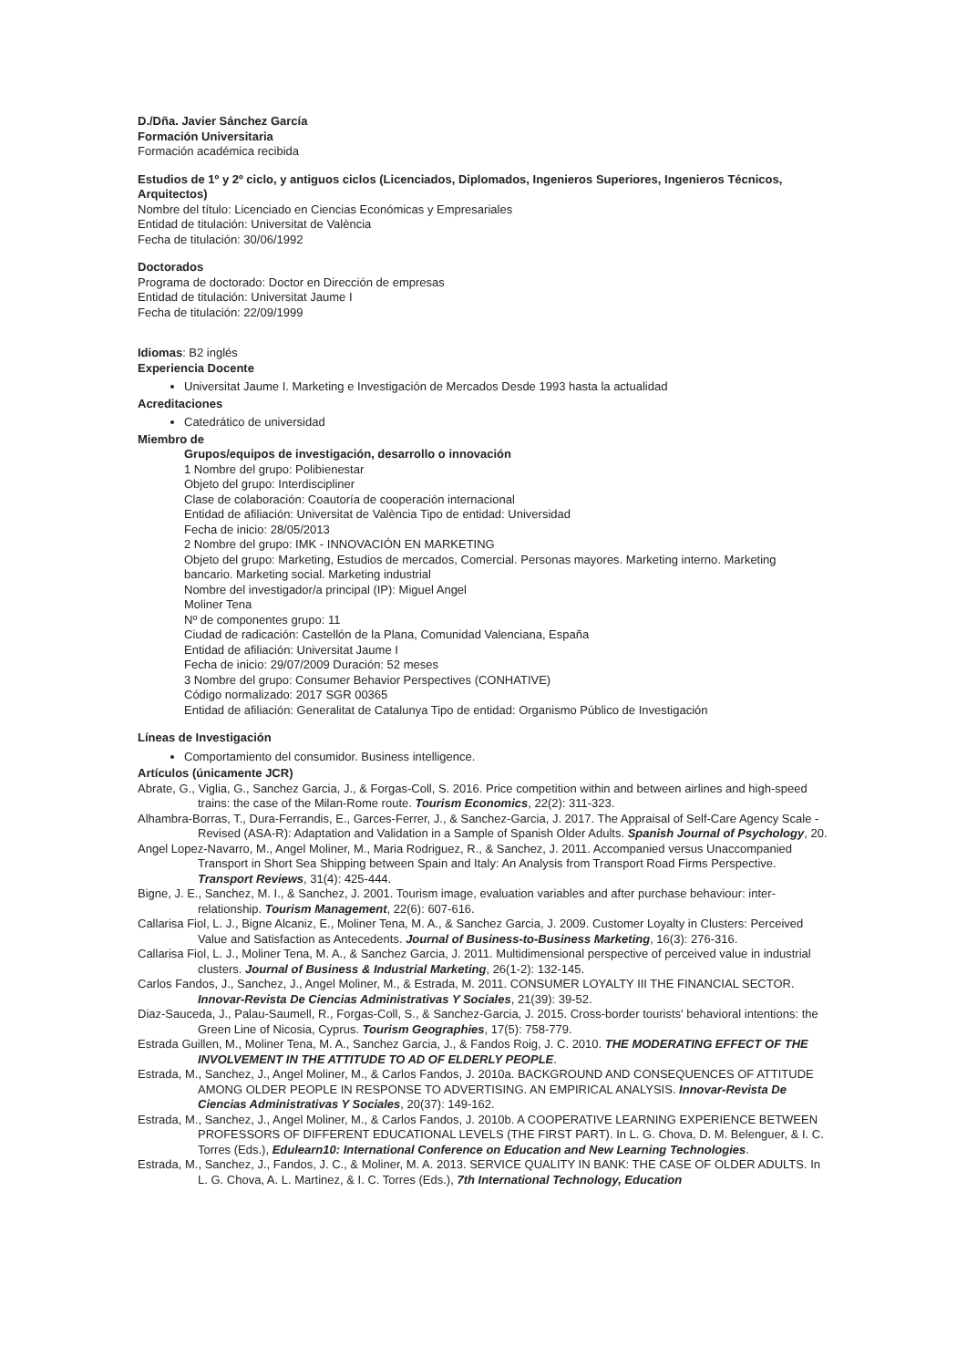D./Dña. Javier Sánchez García
Formación Universitaria
Formación académica recibida
Estudios de 1º y 2º ciclo, y antiguos ciclos (Licenciados, Diplomados, Ingenieros Superiores, Ingenieros Técnicos, Arquitectos)
Nombre del título: Licenciado en Ciencias Económicas y Empresariales
Entidad de titulación: Universitat de València
Fecha de titulación: 30/06/1992
Doctorados
Programa de doctorado: Doctor en Dirección de empresas
Entidad de titulación: Universitat Jaume I
Fecha de titulación: 22/09/1999
Idiomas: B2 inglés
Experiencia Docente
Universitat Jaume I. Marketing e Investigación de Mercados Desde 1993 hasta la actualidad
Acreditaciones
Catedrático de universidad
Miembro de
Grupos/equipos de investigación, desarrollo o innovación
1 Nombre del grupo: Polibienestar
Objeto del grupo: Interdiscipliner
Clase de colaboración: Coautoría de cooperación internacional
Entidad de afiliación: Universitat de València Tipo de entidad: Universidad
Fecha de inicio: 28/05/2013
2 Nombre del grupo: IMK - INNOVACIÓN EN MARKETING
Objeto del grupo: Marketing, Estudios de mercados, Comercial. Personas mayores. Marketing interno. Marketing
bancario. Marketing social. Marketing industrial
Nombre del investigador/a principal (IP): Miguel Angel
Moliner Tena
Nº de componentes grupo: 11
Ciudad de radicación: Castellón de la Plana, Comunidad Valenciana, España
Entidad de afiliación: Universitat Jaume I
Fecha de inicio: 29/07/2009 Duración: 52 meses
3 Nombre del grupo: Consumer Behavior Perspectives (CONHATIVE)
Código normalizado: 2017 SGR 00365
Entidad de afiliación: Generalitat de Catalunya Tipo de entidad: Organismo Público de Investigación
Líneas de Investigación
Comportamiento del consumidor. Business intelligence.
Artículos (únicamente JCR)
Abrate, G., Viglia, G., Sanchez Garcia, J., & Forgas-Coll, S. 2016. Price competition within and between airlines and high-speed trains: the case of the Milan-Rome route. Tourism Economics, 22(2): 311-323.
Alhambra-Borras, T., Dura-Ferrandis, E., Garces-Ferrer, J., & Sanchez-Garcia, J. 2017. The Appraisal of Self-Care Agency Scale - Revised (ASA-R): Adaptation and Validation in a Sample of Spanish Older Adults. Spanish Journal of Psychology, 20.
Angel Lopez-Navarro, M., Angel Moliner, M., Maria Rodriguez, R., & Sanchez, J. 2011. Accompanied versus Unaccompanied Transport in Short Sea Shipping between Spain and Italy: An Analysis from Transport Road Firms Perspective. Transport Reviews, 31(4): 425-444.
Bigne, J. E., Sanchez, M. I., & Sanchez, J. 2001. Tourism image, evaluation variables and after purchase behaviour: inter-relationship. Tourism Management, 22(6): 607-616.
Callarisa Fiol, L. J., Bigne Alcaniz, E., Moliner Tena, M. A., & Sanchez Garcia, J. 2009. Customer Loyalty in Clusters: Perceived Value and Satisfaction as Antecedents. Journal of Business-to-Business Marketing, 16(3): 276-316.
Callarisa Fiol, L. J., Moliner Tena, M. A., & Sanchez Garcia, J. 2011. Multidimensional perspective of perceived value in industrial clusters. Journal of Business & Industrial Marketing, 26(1-2): 132-145.
Carlos Fandos, J., Sanchez, J., Angel Moliner, M., & Estrada, M. 2011. CONSUMER LOYALTY III THE FINANCIAL SECTOR. Innovar-Revista De Ciencias Administrativas Y Sociales, 21(39): 39-52.
Diaz-Sauceda, J., Palau-Saumell, R., Forgas-Coll, S., & Sanchez-Garcia, J. 2015. Cross-border tourists' behavioral intentions: the Green Line of Nicosia, Cyprus. Tourism Geographies, 17(5): 758-779.
Estrada Guillen, M., Moliner Tena, M. A., Sanchez Garcia, J., & Fandos Roig, J. C. 2010. THE MODERATING EFFECT OF THE INVOLVEMENT IN THE ATTITUDE TO AD OF ELDERLY PEOPLE.
Estrada, M., Sanchez, J., Angel Moliner, M., & Carlos Fandos, J. 2010a. BACKGROUND AND CONSEQUENCES OF ATTITUDE AMONG OLDER PEOPLE IN RESPONSE TO ADVERTISING. AN EMPIRICAL ANALYSIS. Innovar-Revista De Ciencias Administrativas Y Sociales, 20(37): 149-162.
Estrada, M., Sanchez, J., Angel Moliner, M., & Carlos Fandos, J. 2010b. A COOPERATIVE LEARNING EXPERIENCE BETWEEN PROFESSORS OF DIFFERENT EDUCATIONAL LEVELS (THE FIRST PART). In L. G. Chova, D. M. Belenguer, & I. C. Torres (Eds.), Edulearn10: International Conference on Education and New Learning Technologies.
Estrada, M., Sanchez, J., Fandos, J. C., & Moliner, M. A. 2013. SERVICE QUALITY IN BANK: THE CASE OF OLDER ADULTS. In L. G. Chova, A. L. Martinez, & I. C. Torres (Eds.), 7th International Technology, Education